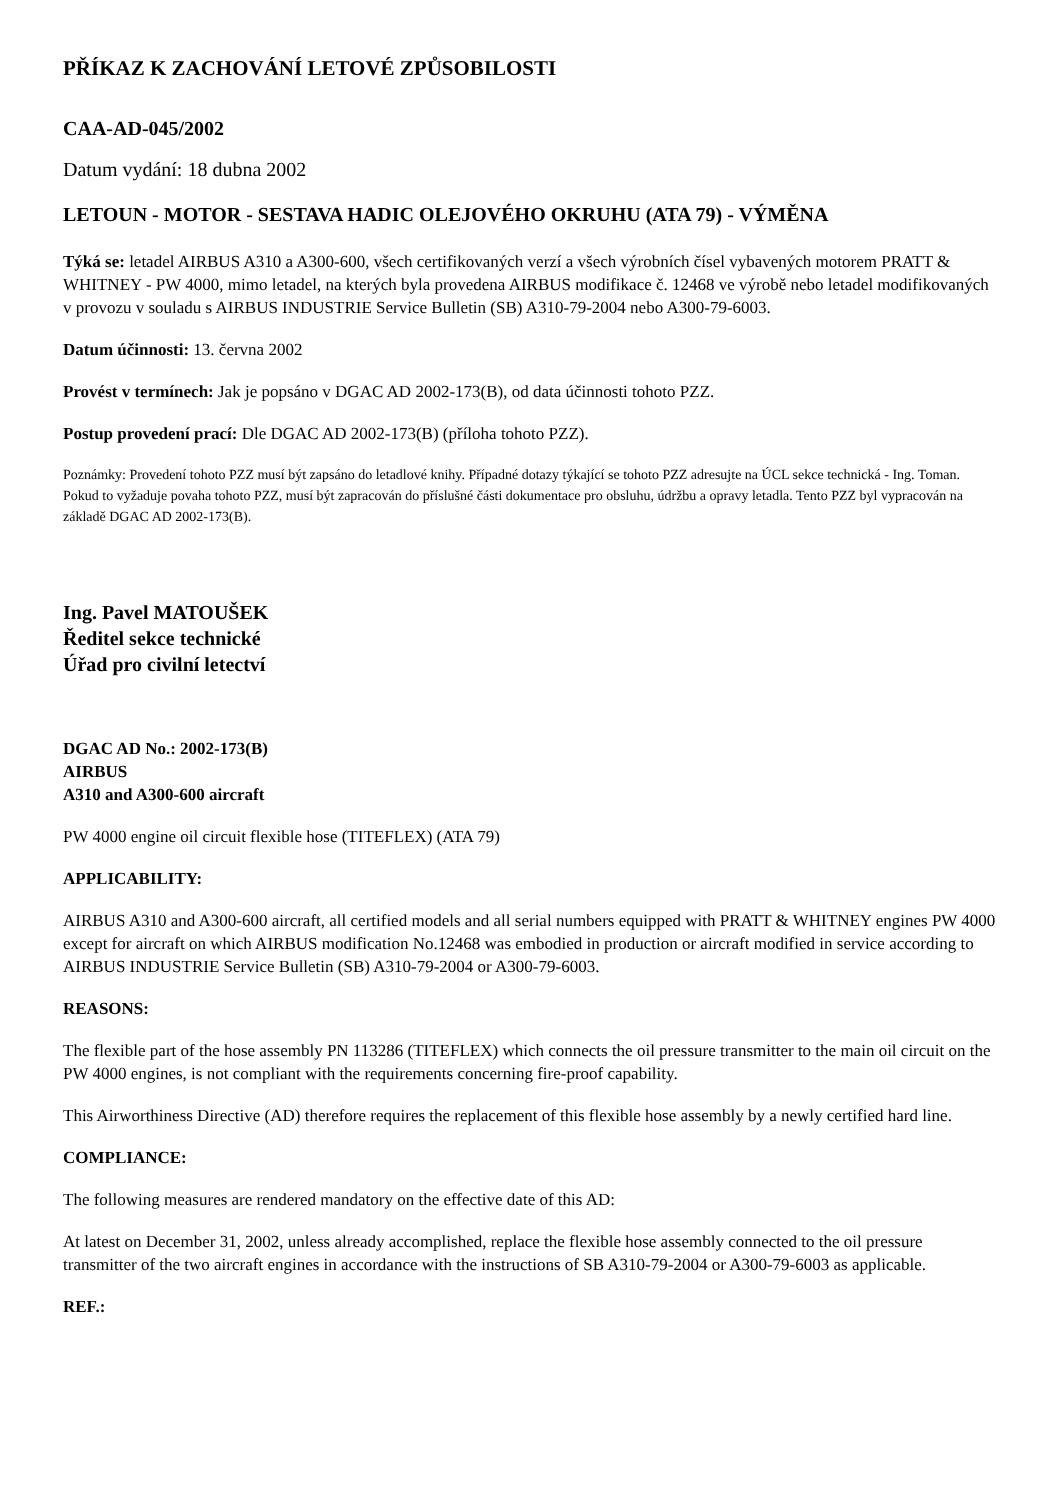PŘÍKAZ K ZACHOVÁNÍ LETOVÉ ZPŮSOBILOSTI
CAA-AD-045/2002
Datum vydání: 18 dubna 2002
LETOUN - MOTOR - SESTAVA HADIC OLEJOVÉHO OKRUHU (ATA 79) - VÝMĚNA
Týká se: letadel AIRBUS A310 a A300-600, všech certifikovaných verzí a všech výrobních čísel vybavených motorem PRATT & WHITNEY - PW 4000, mimo letadel, na kterých byla provedena AIRBUS modifikace č. 12468 ve výrobě nebo letadel modifikovaných v provozu v souladu s AIRBUS INDUSTRIE Service Bulletin (SB) A310-79-2004 nebo A300-79-6003.
Datum účinnosti: 13. června 2002
Provést v termínech: Jak je popsáno v DGAC AD 2002-173(B), od data účinnosti tohoto PZZ.
Postup provedení prací: Dle DGAC AD 2002-173(B) (příloha tohoto PZZ).
Poznámky: Provedení tohoto PZZ musí být zapsáno do letadlové knihy. Případné dotazy týkající se tohoto PZZ adresujte na ÚCL sekce technická - Ing. Toman. Pokud to vyžaduje povaha tohoto PZZ, musí být zapracován do příslušné části dokumentace pro obsluhu, údržbu a opravy letadla. Tento PZZ byl vypracován na základě DGAC AD 2002-173(B).
Ing. Pavel MATOUŠEK
Ředitel sekce technické
Úřad pro civilní letectví
DGAC AD No.: 2002-173(B)
AIRBUS
A310 and A300-600 aircraft
PW 4000 engine oil circuit flexible hose (TITEFLEX) (ATA 79)
APPLICABILITY:
AIRBUS A310 and A300-600 aircraft, all certified models and all serial numbers equipped with PRATT & WHITNEY engines PW 4000 except for aircraft on which AIRBUS modification No.12468 was embodied in production or aircraft modified in service according to AIRBUS INDUSTRIE Service Bulletin (SB) A310-79-2004 or A300-79-6003.
REASONS:
The flexible part of the hose assembly PN 113286 (TITEFLEX) which connects the oil pressure transmitter to the main oil circuit on the PW 4000 engines, is not compliant with the requirements concerning fire-proof capability.
This Airworthiness Directive (AD) therefore requires the replacement of this flexible hose assembly by a newly certified hard line.
COMPLIANCE:
The following measures are rendered mandatory on the effective date of this AD:
At latest on December 31, 2002, unless already accomplished, replace the flexible hose assembly connected to the oil pressure transmitter of the two aircraft engines in accordance with the instructions of SB A310-79-2004 or A300-79-6003 as applicable.
REF.: